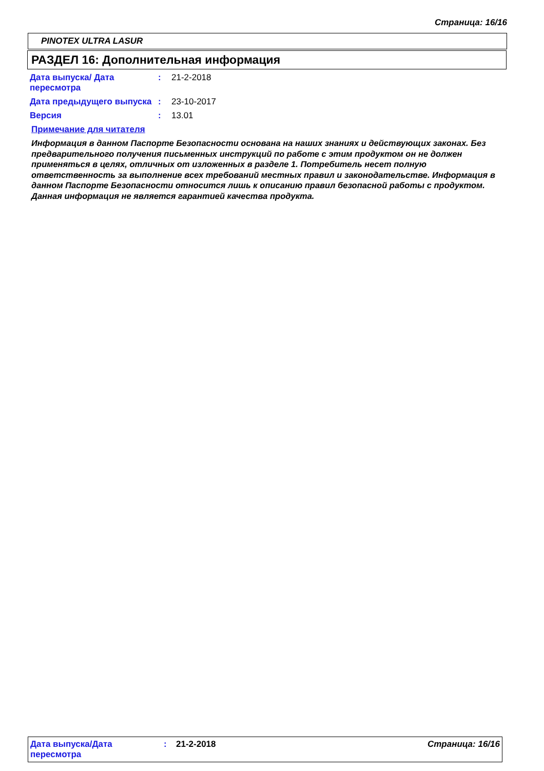Страница: 16/16
PINOTEX ULTRA LASUR
РАЗДЕЛ 16: Дополнительная информация
| Дата выпуска/ Дата пересмотра | : | 21-2-2018 |
| Дата предыдущего выпуска | : | 23-10-2017 |
| Версия | : | 13.01 |
Примечание для читателя
Информация в данном Паспорте Безопасности основана на наших знаниях и действующих законах. Без предварительного получения письменных инструкций по работе с этим продуктом он не должен применяться в целях, отличных от изложенных в разделе 1. Потребитель несет полную ответственность за выполнение всех требований местных правил и законодательстве. Информация в данном Паспорте Безопасности относится лишь к описанию правил безопасной работы с продуктом. Данная информация не является гарантией качества продукта.
Дата выпуска/Дата пересмотра
: 21-2-2018 Страница: 16/16